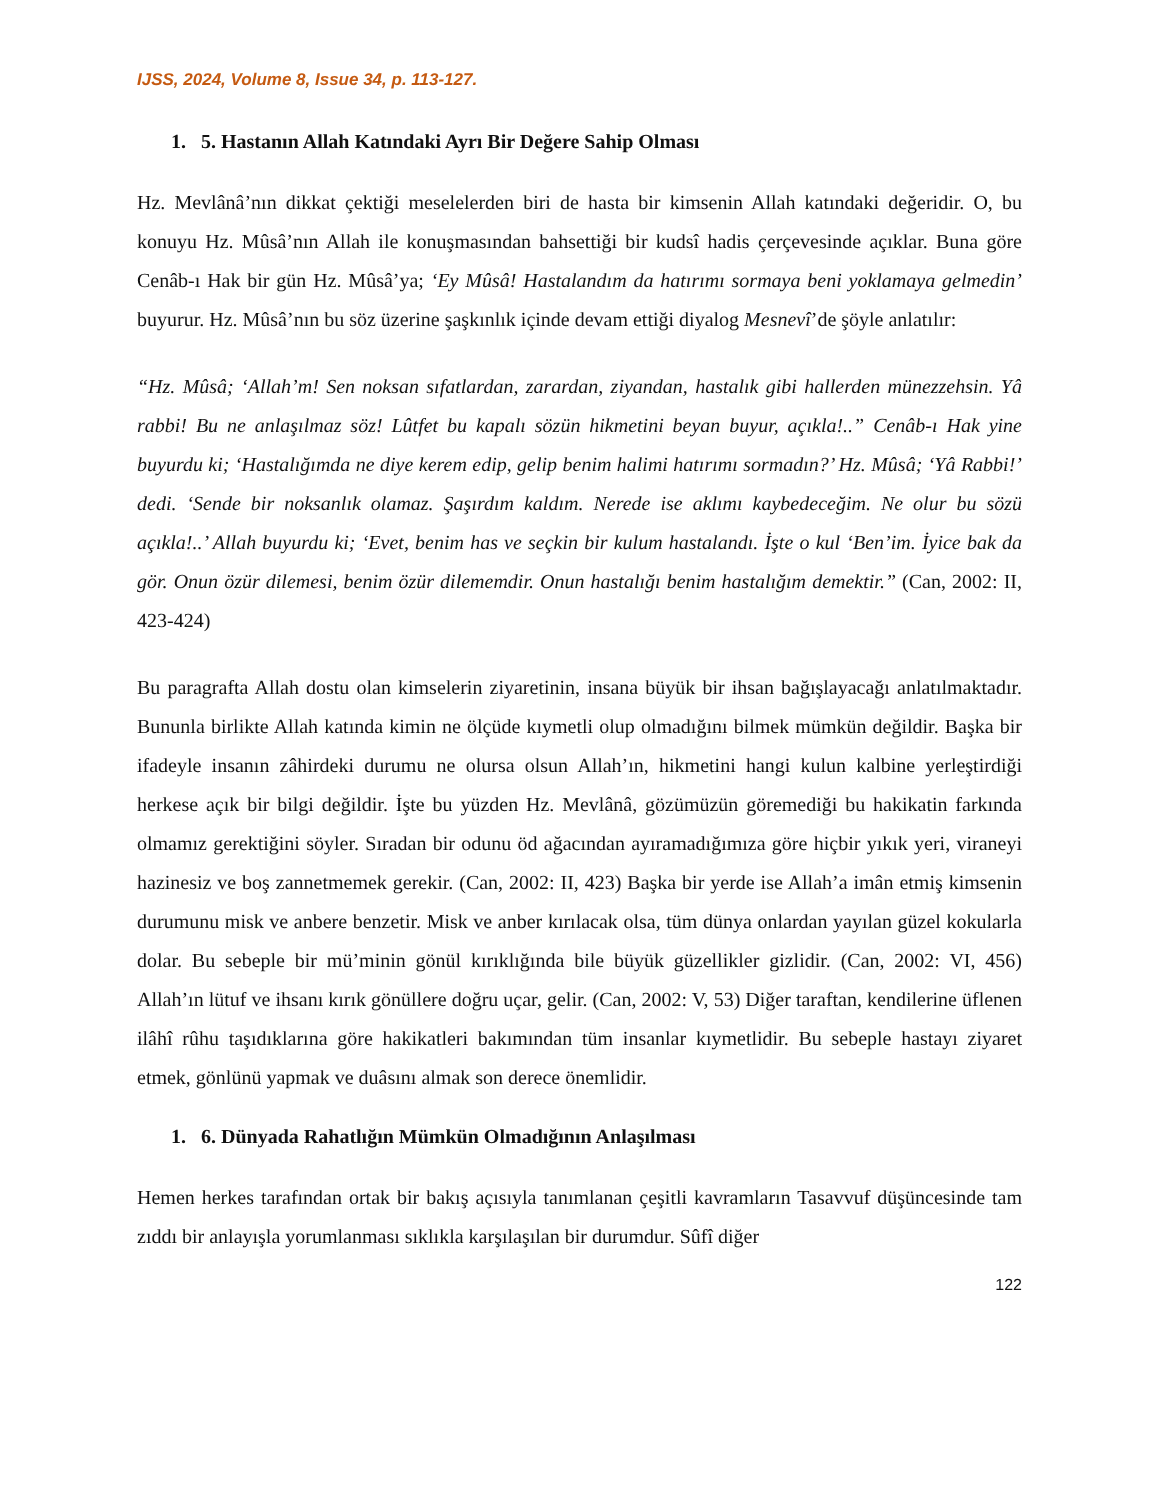IJSS, 2024, Volume 8, Issue 34, p. 113-127.
1. 5. Hastanın Allah Katındaki Ayrı Bir Değere Sahip Olması
Hz. Mevlânâ’nın dikkat çektiği meselelerden biri de hasta bir kimsenin Allah katındaki değeridir. O, bu konuyu Hz. Mûsâ’nın Allah ile konuşmasından bahsettiği bir kudsî hadis çerçevesinde açıklar. Buna göre Cenâb-ı Hak bir gün Hz. Mûsâ’ya; ‘Ey Mûsâ! Hastalandım da hatırımı sormaya beni yoklamaya gelmedin’ buyurur. Hz. Mûsâ’nın bu söz üzerine şaşkınlık içinde devam ettiği diyalog Mesnevî’de şöyle anlatılır:
“Hz. Mûsâ; ‘Allah’m! Sen noksan sıfatlardan, zarardan, ziyandan, hastalık gibi hallerden münezzehsin. Yâ rabbi! Bu ne anlaşılmaz söz! Lûtfet bu kapalı sözün hikmetini beyan buyur, açıkla!..” Cenâb-ı Hak yine buyurdu ki; ‘Hastalığımda ne diye kerem edip, gelip benim halimi hatırımı sormadın?’ Hz. Mûsâ; ‘Yâ Rabbi!’ dedi. ‘Sende bir noksanlık olamaz. Şaşırdım kaldım. Nerede ise aklımı kaybedeceğim. Ne olur bu sözü açıkla!..’ Allah buyurdu ki; ‘Evet, benim has ve seçkin bir kulum hastalandı. İşte o kul ‘Ben’im. İyice bak da gör. Onun özür dilemesi, benim özür dilememdir. Onun hastalığı benim hastalığım demektir.” (Can, 2002: II, 423-424)
Bu paragrafta Allah dostu olan kimselerin ziyaretinin, insana büyük bir ihsan bağışlayacağı anlatılmaktadır. Bununla birlikte Allah katında kimin ne ölçüde kıymetli olup olmadığını bilmek mümkün değildir. Başka bir ifadeyle insanın zâhirdeki durumu ne olursa olsun Allah’ın, hikmetini hangi kulun kalbine yerleştirdiği herkese açık bir bilgi değildir. İşte bu yüzden Hz. Mevlânâ, gözümüzün göremediği bu hakikatin farkında olmamız gerektiğini söyler. Sıradan bir odunu öd ağacından ayıramadığımıza göre hiçbir yıkık yeri, viraneyi hazinesiz ve boş zannetmemek gerekir. (Can, 2002: II, 423) Başka bir yerde ise Allah’a imân etmiş kimsenin durumunu misk ve anbere benzetir. Misk ve anber kırılacak olsa, tüm dünya onlardan yayılan güzel kokularla dolar. Bu sebeple bir mü’minin gönül kırıklığında bile büyük güzellikler gizlidir. (Can, 2002: VI, 456) Allah’ın lütuf ve ihsanı kırık gönüllere doğru uçar, gelir. (Can, 2002: V, 53) Diğer taraftan, kendilerine üflenen ilâhî rûhu taşıdıklarına göre hakikatleri bakımından tüm insanlar kıymetlidir. Bu sebeple hastayı ziyaret etmek, gönlünü yapmak ve duâsını almak son derece önemlidir.
1. 6. Dünyada Rahatlığın Mümkün Olmadığının Anlaşılması
Hemen herkes tarafından ortak bir bakış açısıyla tanımlanan çeşitli kavramların Tasavvuf düşüncesinde tam zıddı bir anlayışla yorumlanması sıklıkla karşılaşılan bir durumdur. Sûfî diğer
122